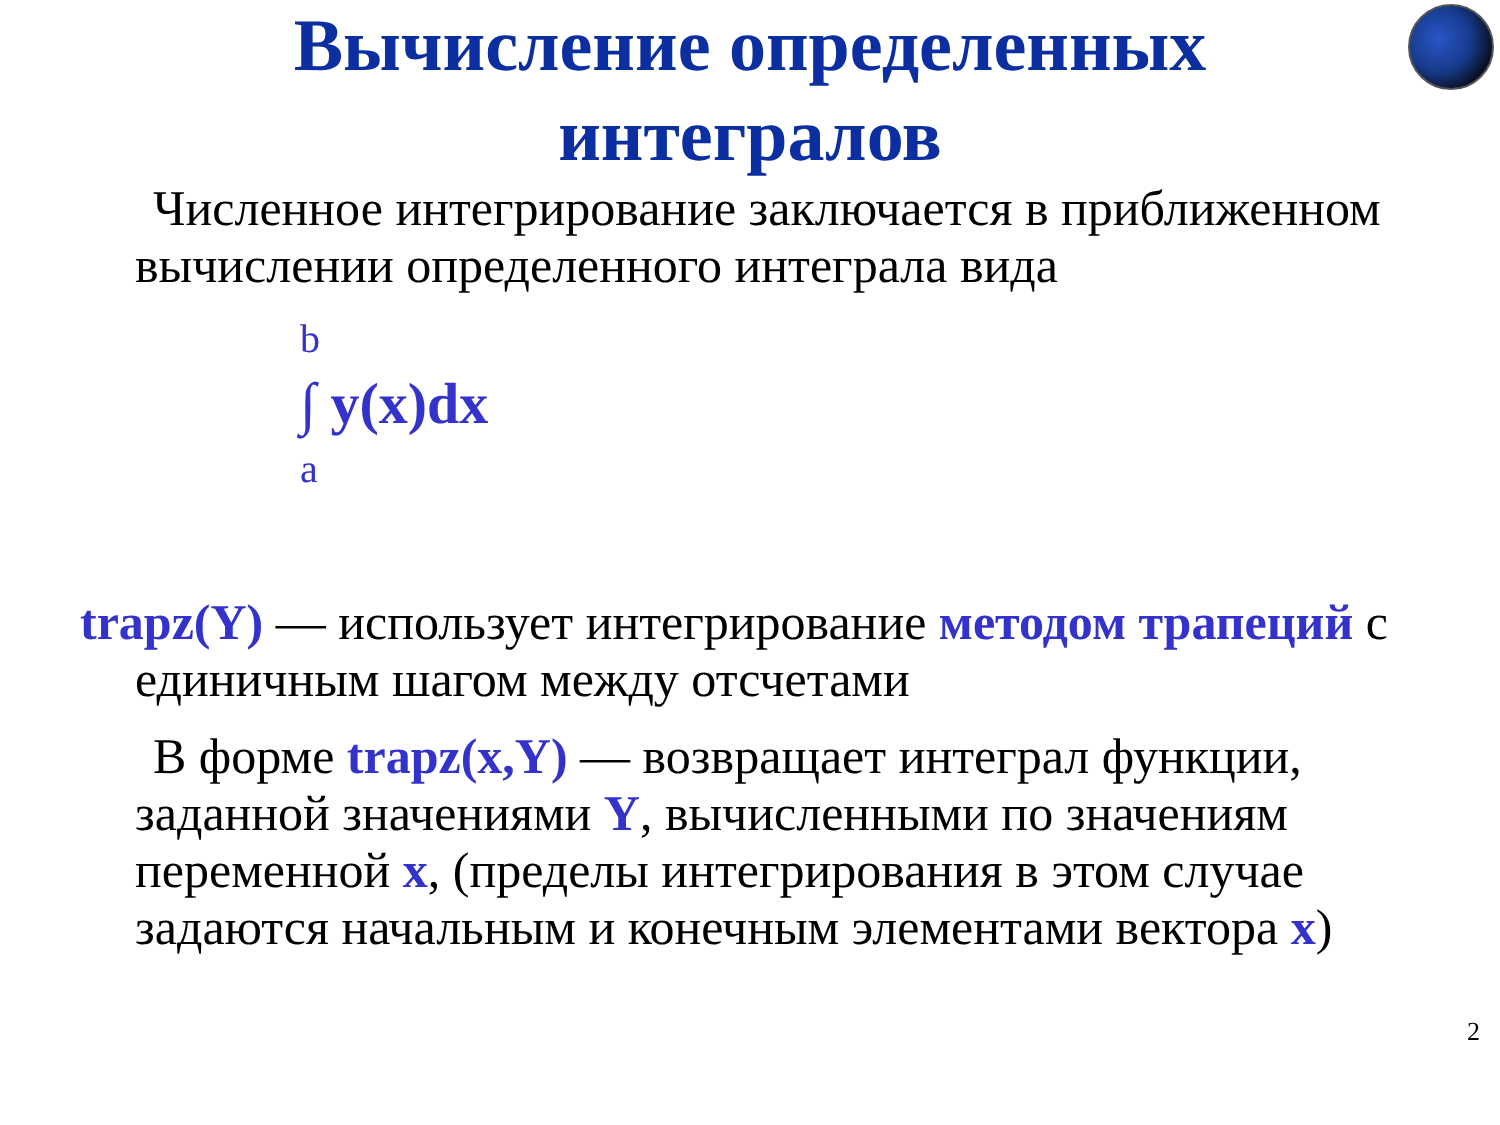Вычисление определенных
интегралов
Численное интегрирование заключается в приближенном вычислении определенного интеграла вида
b
∫ y(x)dx
a
trapz(Y) — использует интегрирование методом трапеций с единичным шагом между отсчетами
В форме trapz(x,Y) — возвращает интеграл функции, заданной значениями Y, вычисленными по значениям переменной x, (пределы интегрирования в этом случае задаются начальным и конечным элементами вектора x)
2